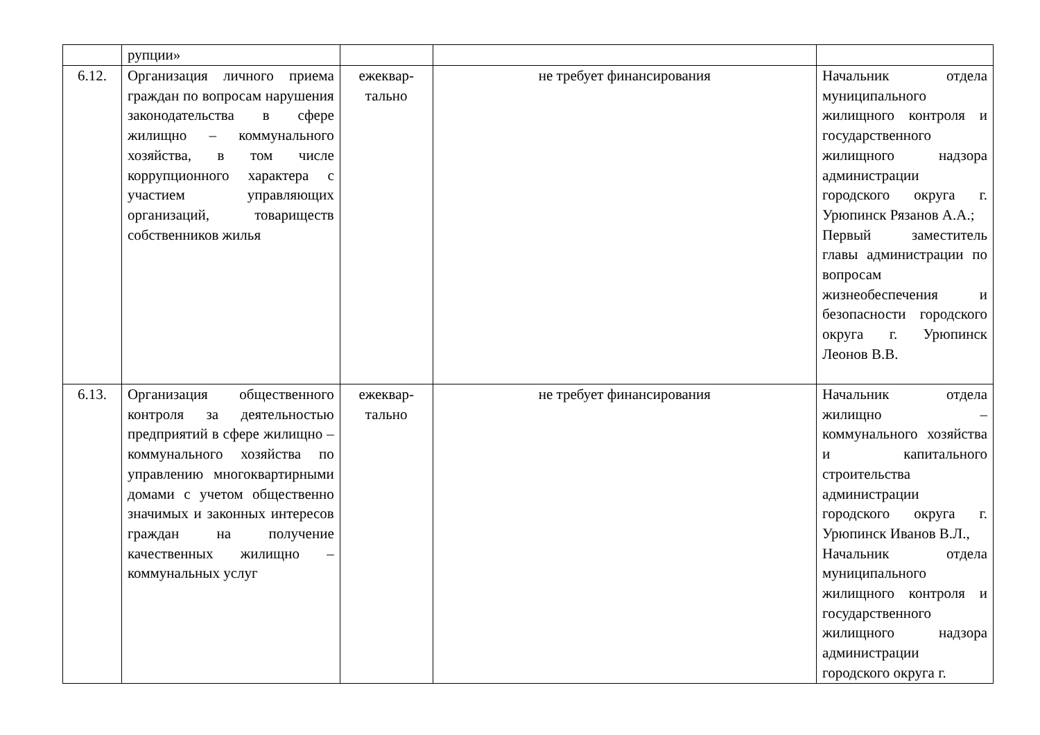| | рупции» | | | |
| 6.12. | Организация личного приема граждан по вопросам нарушения законодательства в сфере жилищно – коммунального хозяйства, в том числе коррупционного характера с участием управляющих организаций, товариществ собственников жилья | ежеквар-тально | не требует финансирования | Начальник отдела муниципального жилищного контроля и государственного жилищного надзора администрации городского округа г. Урюпинск Рязанов А.А.; Первый заместитель главы администрации по вопросам жизнеобеспечения и безопасности городского округа г. Урюпинск Леонов В.В. |
| 6.13. | Организация общественного контроля за деятельностью предприятий в сфере жилищно – коммунального хозяйства по управлению многоквартирными домами с учетом общественно значимых и законных интересов граждан на получение качественных жилищно – коммунальных услуг | ежеквар-тально | не требует финансирования | Начальник отдела жилищно – коммунального хозяйства и капитального строительства администрации городского округа г. Урюпинск Иванов В.Л., Начальник отдела муниципального жилищного контроля и государственного жилищного надзора администрации городского округа г. |